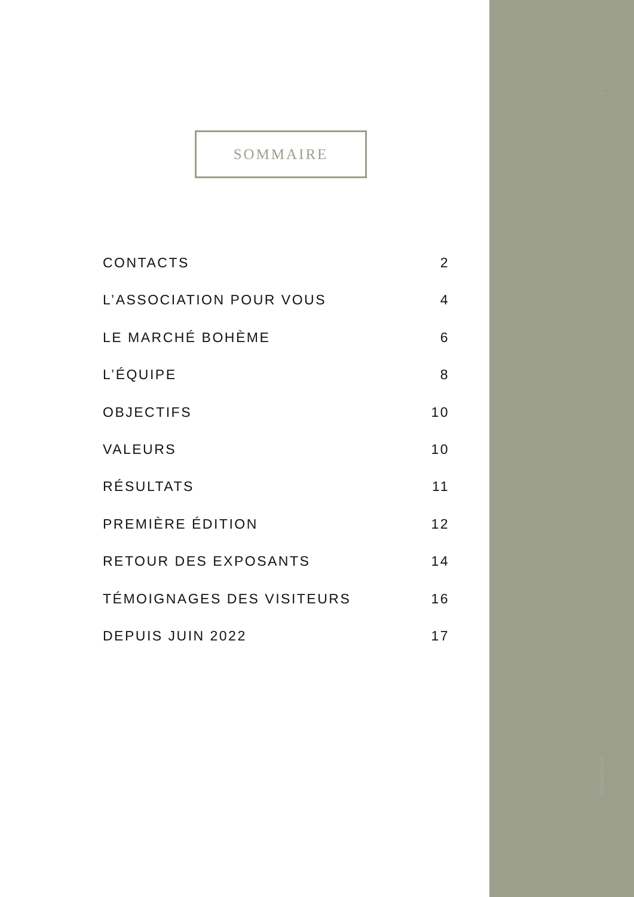SOMMAIRE
CONTACTS 2
L’ASSOCIATION POUR VOUS 4
LE MARCHÉ BOHÈME 6
L’ÉQUIPE 8
OBJECTIFS 10
VALEURS 10
RÉSULTATS 11
PREMIÈRE ÉDITION 12
RETOUR DES EXPOSANTS 14
TÉMOIGNAGES DES VISITEURS 16
DEPUIS JUIN 2022 17
p. 3
Le Marché Bohème